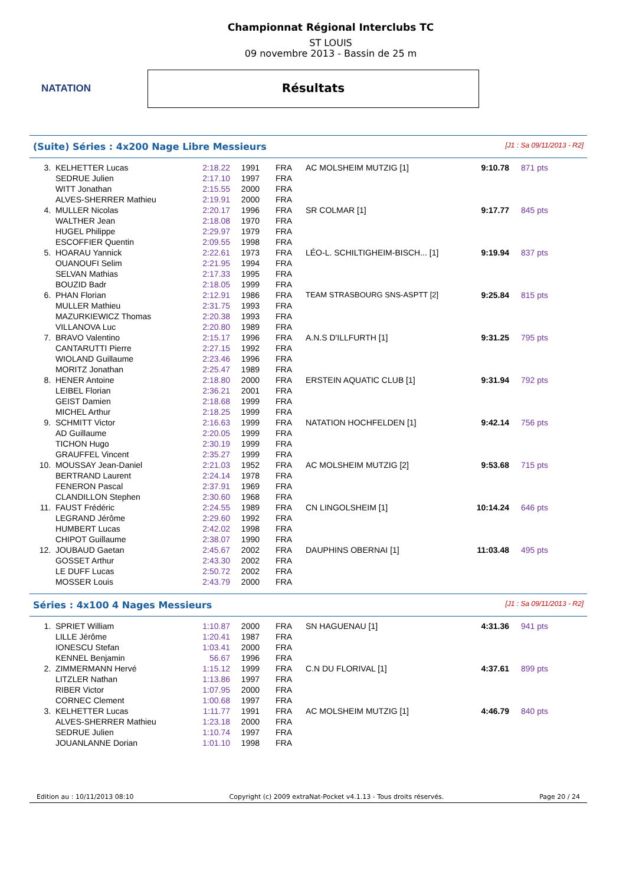NATATION
Championnat Régional Interclubs TC
ST LOUIS
09 novembre 2013 - Bassin de 25 m
Résultats
(Suite) Séries : 4x200 Nage Libre Messieurs [J1 : Sa 09/11/2013 - R2]
| 3. | KELHETTER Lucas | 2:18.22 | 1991 | FRA | AC MOLSHEIM MUTZIG [1] | 9:10.78 | 871 pts |
| | SEDRUE Julien | 2:17.10 | 1997 | FRA | | | |
| | WITT Jonathan | 2:15.55 | 2000 | FRA | | | |
| | ALVES-SHERRER Mathieu | 2:19.91 | 2000 | FRA | | | |
| 4. | MULLER Nicolas | 2:20.17 | 1996 | FRA | SR COLMAR [1] | 9:17.77 | 845 pts |
| | WALTHER Jean | 2:18.08 | 1970 | FRA | | | |
| | HUGEL Philippe | 2:29.97 | 1979 | FRA | | | |
| | ESCOFFIER Quentin | 2:09.55 | 1998 | FRA | | | |
| 5. | HOARAU Yannick | 2:22.61 | 1973 | FRA | LÉO-L. SCHILTIGHEIM-BISCH... [1] | 9:19.94 | 837 pts |
| | OUANOUFI Selim | 2:21.95 | 1994 | FRA | | | |
| | SELVAN Mathias | 2:17.33 | 1995 | FRA | | | |
| | BOUZID Badr | 2:18.05 | 1999 | FRA | | | |
| 6. | PHAN Florian | 2:12.91 | 1986 | FRA | TEAM STRASBOURG SNS-ASPTT [2] | 9:25.84 | 815 pts |
| | MULLER Mathieu | 2:31.75 | 1993 | FRA | | | |
| | MAZURKIEWICZ Thomas | 2:20.38 | 1993 | FRA | | | |
| | VILLANOVA Luc | 2:20.80 | 1989 | FRA | | | |
| 7. | BRAVO Valentino | 2:15.17 | 1996 | FRA | A.N.S D'ILLFURTH [1] | 9:31.25 | 795 pts |
| | CANTARUTTI Pierre | 2:27.15 | 1992 | FRA | | | |
| | WIOLAND Guillaume | 2:23.46 | 1996 | FRA | | | |
| | MORITZ Jonathan | 2:25.47 | 1989 | FRA | | | |
| 8. | HENER Antoine | 2:18.80 | 2000 | FRA | ERSTEIN AQUATIC CLUB [1] | 9:31.94 | 792 pts |
| | LEIBEL Florian | 2:36.21 | 2001 | FRA | | | |
| | GEIST Damien | 2:18.68 | 1999 | FRA | | | |
| | MICHEL Arthur | 2:18.25 | 1999 | FRA | | | |
| 9. | SCHMITT Victor | 2:16.63 | 1999 | FRA | NATATION HOCHFELDEN [1] | 9:42.14 | 756 pts |
| | AD Guillaume | 2:20.05 | 1999 | FRA | | | |
| | TICHON Hugo | 2:30.19 | 1999 | FRA | | | |
| | GRAUFFEL Vincent | 2:35.27 | 1999 | FRA | | | |
| 10. | MOUSSAY Jean-Daniel | 2:21.03 | 1952 | FRA | AC MOLSHEIM MUTZIG [2] | 9:53.68 | 715 pts |
| | BERTRAND Laurent | 2:24.14 | 1978 | FRA | | | |
| | FENERON Pascal | 2:37.91 | 1969 | FRA | | | |
| | CLANDILLON Stephen | 2:30.60 | 1968 | FRA | | | |
| 11. | FAUST Frédéric | 2:24.55 | 1989 | FRA | CN LINGOLSHEIM [1] | 10:14.24 | 646 pts |
| | LEGRAND Jérôme | 2:29.60 | 1992 | FRA | | | |
| | HUMBERT Lucas | 2:42.02 | 1998 | FRA | | | |
| | CHIPOT Guillaume | 2:38.07 | 1990 | FRA | | | |
| 12. | JOUBAUD Gaetan | 2:45.67 | 2002 | FRA | DAUPHINS OBERNAI [1] | 11:03.48 | 495 pts |
| | GOSSET Arthur | 2:43.30 | 2002 | FRA | | | |
| | LE DUFF Lucas | 2:50.72 | 2002 | FRA | | | |
| | MOSSER Louis | 2:43.79 | 2000 | FRA | | | |
Séries : 4x100 4 Nages Messieurs [J1 : Sa 09/11/2013 - R2]
| 1. | SPRIET William | 1:10.87 | 2000 | FRA | SN HAGUENAU [1] | 4:31.36 | 941 pts |
| | LILLE Jérôme | 1:20.41 | 1987 | FRA | | | |
| | IONESCU Stefan | 1:03.41 | 2000 | FRA | | | |
| | KENNEL Benjamin | 56.67 | 1996 | FRA | | | |
| 2. | ZIMMERMANN Hervé | 1:15.12 | 1999 | FRA | C.N DU FLORIVAL [1] | 4:37.61 | 899 pts |
| | LITZLER Nathan | 1:13.86 | 1997 | FRA | | | |
| | RIBER Victor | 1:07.95 | 2000 | FRA | | | |
| | CORNEC Clement | 1:00.68 | 1997 | FRA | | | |
| 3. | KELHETTER Lucas | 1:11.77 | 1991 | FRA | AC MOLSHEIM MUTZIG [1] | 4:46.79 | 840 pts |
| | ALVES-SHERRER Mathieu | 1:23.18 | 2000 | FRA | | | |
| | SEDRUE Julien | 1:10.74 | 1997 | FRA | | | |
| | JOUANLANNE Dorian | 1:01.10 | 1998 | FRA | | | |
Edition au : 10/11/2013 08:10 Copyright (c) 2009 extraNat-Pocket v4.1.13 - Tous droits réservés. Page 20 / 24